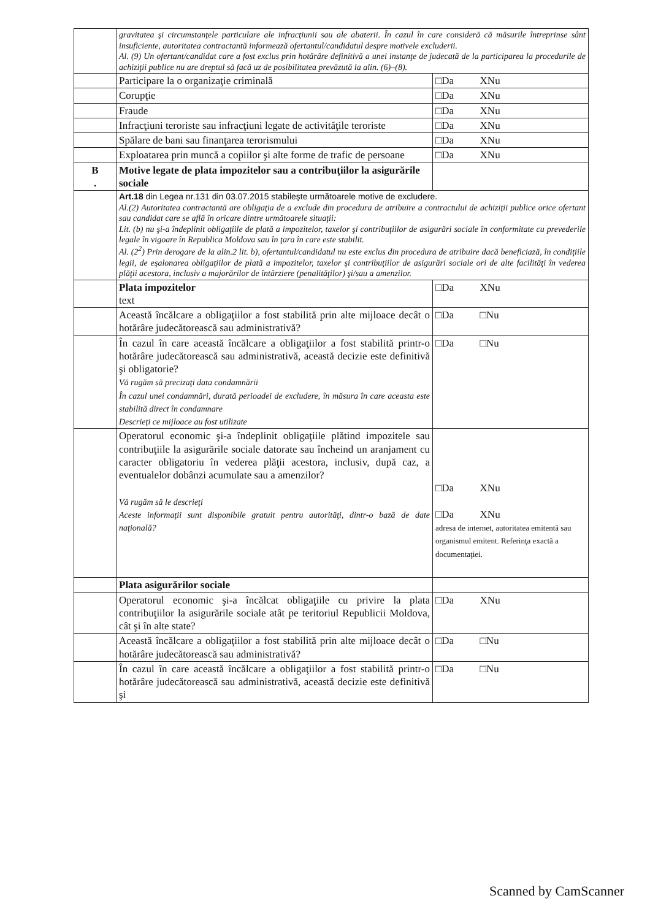| | gravitatea şi circumstanţele particulare ale infracţiunii sau ale abaterii. În cazul în care consideră că măsurile întreprinse sânt insuficiente, autoritatea contractantă informează ofertantul/candidatul despre motivele excluderii. Al. (9) Un ofertant/candidat care a fost exclus prin hotărâre definitivă a unei instanţe de judecată de la participarea la procedurile de achiziţii publice nu are dreptul să facă uz de posibilitatea prevăzută la alin. (6)–(8). | |
| | Participare la o organizaţie criminală | □Da XNu |
| | Corupţie | □Da XNu |
| | Fraude | □Da XNu |
| | Infracţiuni teroriste sau infracţiuni legate de activităţile teroriste | □Da XNu |
| | Spălare de bani sau finanţarea terorismului | □Da XNu |
| | Exploatarea prin muncă a copiilor şi alte forme de trafic de persoane | □Da XNu |
| B . | Motive legate de plata impozitelor sau a contribuţiilor la asigurările sociale | |
| | Art.18 din Legea nr.131 din 03.07.2015 stabileşte următoarele motive de excludere. Al.(2) Autoritatea contractantă are obligaţia de a exclude din procedura de atribuire a contractului de achiziţii publice orice ofertant sau candidat care se află în oricare dintre următoarele situaţii: Lit. (b) nu şi-a îndeplinit obligaţiile de plată a impozitelor, taxelor şi contribuţiilor de asigurări sociale în conformitate cu prevederile legale în vigoare în Republica Moldova sau în ţara în care este stabilit. Al. (2<sup>2</sup>) Prin derogare de la alin.2 lit. b), ofertantul/candidatul nu este exclus din procedura de atribuire dacă beneficiază, în condiţiile legii, de eşalonarea obligaţiilor de plată a impozitelor, taxelor şi contribuţiilor de asigurări sociale ori de alte facilităţi în vederea plăţii acestora, inclusiv a majorărilor de întârziere (penalităţilor) şi/sau a amenzilor. | |
| | Plata impozitelor text | □Da XNu |
| | Această încălcare a obligaţiilor a fost stabilită prin alte mijloace decât o hotărâre judecătorească sau administrativă? | □Da □Nu |
| | În cazul în care această încălcare a obligaţiilor a fost stabilită printr-o hotărâre judecătorească sau administrativă, această decizie este definitivă şi obligatorie? Vă rugăm să precizaţi data condamnării În cazul unei condamnări, durată perioadei de excludere, în măsura în care aceasta este stabilită direct în condamnare Descrieţi ce mijloace au fost utilizate | □Da □Nu |
| | Operatorul economic şi-a îndeplinit obligaţiile plătind impozitele sau contribuţiile la asigurările sociale datorate sau încheind un aranjament cu caracter obligatoriu în vederea plăţii acestora, inclusiv, după caz, a eventualelor dobânzi acumulate sau a amenzilor? Vă rugăm să le descrieţi Aceste informaţii sunt disponibile gratuit pentru autorităţi, dintr-o bază de date naţională? | □Da XNu □Da XNu adresa de internet, autoritatea emitentă sau organismul emitent. Referinţa exactă a documentaţiei. |
| | Plata asigurărilor sociale | |
| | Operatorul economic şi-a încălcat obligaţiile cu privire la plata contribuţiilor la asigurările sociale atât pe teritoriul Republicii Moldova, cât şi în alte state? | □Da XNu |
| | Această încălcare a obligaţiilor a fost stabilită prin alte mijloace decât o hotărâre judecătorească sau administrativă? | □Da □Nu |
| | În cazul în care această încălcare a obligaţiilor a fost stabilită printr-o hotărâre judecătorească sau administrativă, această decizie este definitivă şi | □Da □Nu |
Scanned by CamScanner